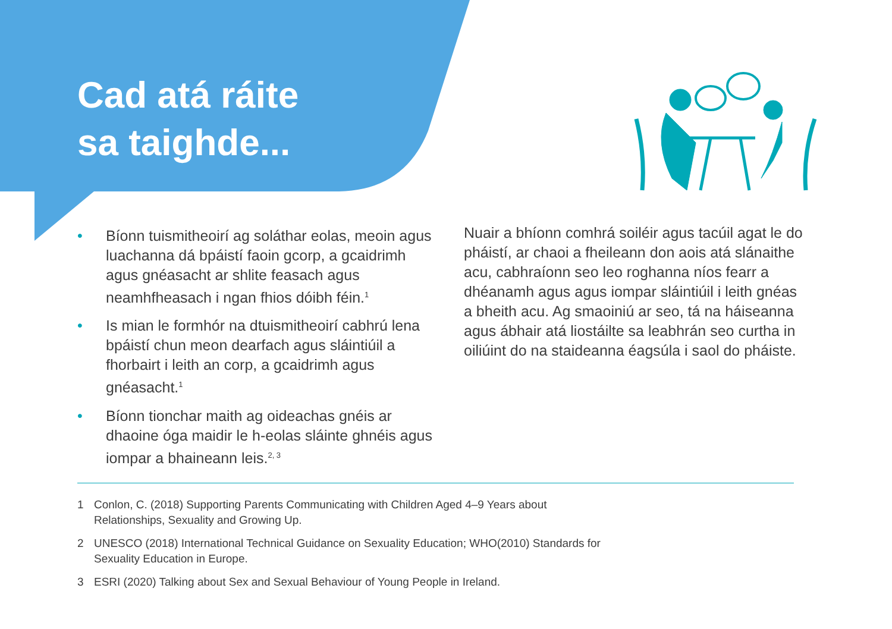Cad atá ráite
sa taighde...
• Bíonn tuismitheoirí ag soláthar eolas, meoin agus luachanna dá bpáistí faoin gcorp, a gcaidrimh agus gnéasacht ar shlite feasach agus neamhfheasach i ngan fhios dóibh féin.<sup>1</sup>
• Is mian le formhór na dtuismitheoirí cabhrú lena bpáistí chun meon dearfach agus sláintiúil a fhorbairt i leith an corp, a gcaidrimh agus gnéasacht.<sup>1</sup>
• Bíonn tionchar maith ag oideachas gnéis ar dhaoine óga maidir le h-eolas sláinte ghnéis agus iompar a bhaineann leis.<sup>2, 3</sup>
Nuair a bhíonn comhrá soiléir agus tacúil agat le do pháistí, ar chaoi a fheileann don aois atá slánaithe acu, cabhraíonn seo leo roghanna níos fearr a dhéanamh agus agus iompar sláintiúil i leith gnéas a bheith acu. Ag smaoiniú ar seo, tá na háiseanna agus ábhair atá liostáilte sa leabhrán seo curtha in oiliúint do na staideanna éagsúla i saol do pháiste.
1 Conlon, C. (2018) Supporting Parents Communicating with Children Aged 4–9 Years about Relationships, Sexuality and Growing Up.
2 UNESCO (2018) International Technical Guidance on Sexuality Education; WHO(2010) Standards for Sexuality Education in Europe.
3 ESRI (2020) Talking about Sex and Sexual Behaviour of Young People in Ireland.